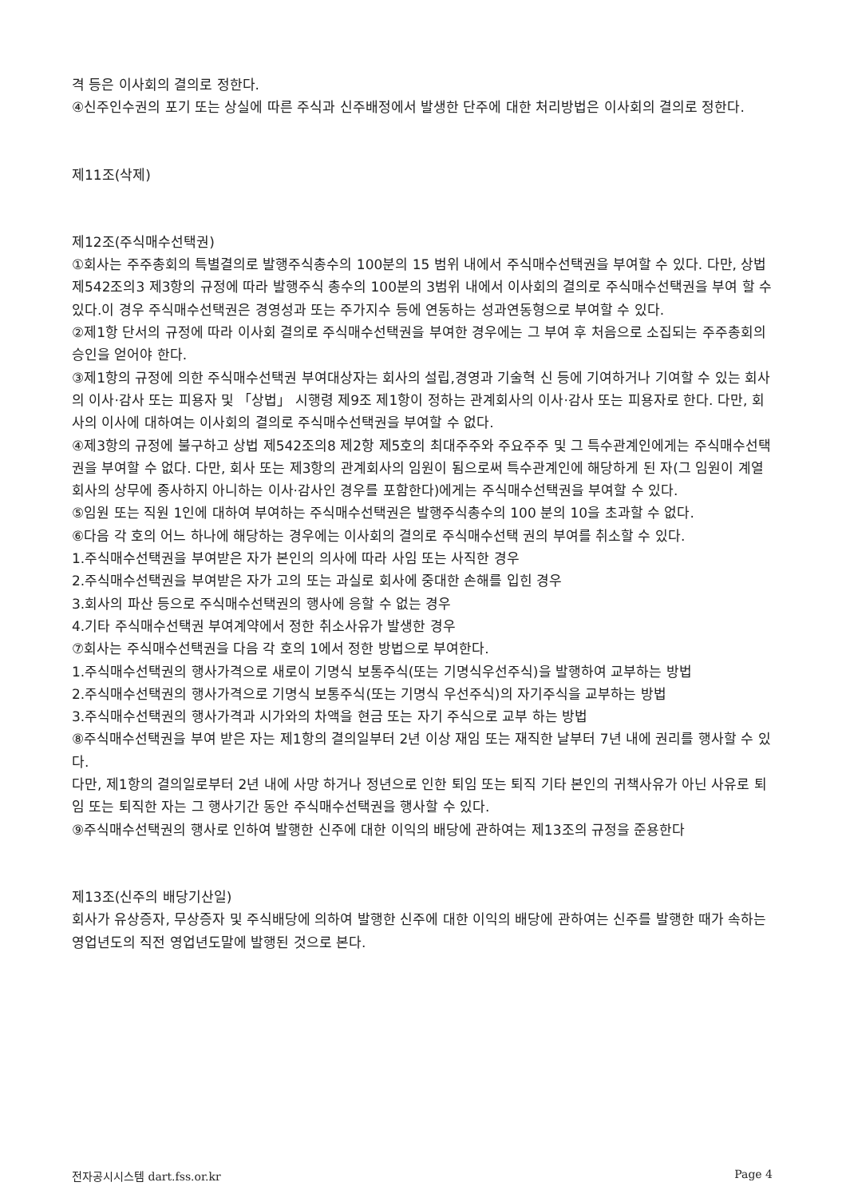격 등은 이사회의 결의로 정한다.
④신주인수권의 포기 또는 상실에 따른 주식과 신주배정에서 발생한 단주에 대한 처리방법은 이사회의 결의로 정한다.
제11조(삭제)
제12조(주식매수선택권)
①회사는 주주총회의 특별결의로 발행주식총수의 100분의 15 범위 내에서 주식매수선택권을 부여할 수 있다. 다만, 상법 제542조의3 제3항의 규정에 따라 발행주식 총수의 100분의 3범위 내에서 이사회의 결의로 주식매수선택권을 부여 할 수 있다.이 경우 주식매수선택권은 경영성과 또는 주가지수 등에 연동하는 성과연동형으로 부여할 수 있다.
②제1항 단서의 규정에 따라 이사회 결의로 주식매수선택권을 부여한 경우에는 그 부여 후 처음으로 소집되는 주주총회의 승인을 얻어야 한다.
③제1항의 규정에 의한 주식매수선택권 부여대상자는 회사의 설립,경영과 기술혁 신 등에 기여하거나 기여할 수 있는 회사의 이사·감사 또는 피용자 및 「상법」 시행령 제9조 제1항이 정하는 관계회사의 이사·감사 또는 피용자로 한다. 다만, 회사의 이사에 대하여는 이사회의 결의로 주식매수선택권을 부여할 수 없다.
④제3항의 규정에 불구하고 상법 제542조의8 제2항 제5호의 최대주주와 주요주주 및 그 특수관계인에게는 주식매수선택권을 부여할 수 없다. 다만, 회사 또는 제3항의 관계회사의 임원이 됨으로써 특수관계인에 해당하게 된 자(그 임원이 계열회사의 상무에 종사하지 아니하는 이사·감사인 경우를 포함한다)에게는 주식매수선택권을 부여할 수 있다.
⑤임원 또는 직원 1인에 대하여 부여하는 주식매수선택권은 발행주식총수의 100 분의 10을 초과할 수 없다.
⑥다음 각 호의 어느 하나에 해당하는 경우에는 이사회의 결의로 주식매수선택 권의 부여를 취소할 수 있다.
1.주식매수선택권을 부여받은 자가 본인의 의사에 따라 사임 또는 사직한 경우
2.주식매수선택권을 부여받은 자가 고의 또는 과실로 회사에 중대한 손해를 입힌 경우
3.회사의 파산 등으로 주식매수선택권의 행사에 응할 수 없는 경우
4.기타 주식매수선택권 부여계약에서 정한 취소사유가 발생한 경우
⑦회사는 주식매수선택권을 다음 각 호의 1에서 정한 방법으로 부여한다.
1.주식매수선택권의 행사가격으로 새로이 기명식 보통주식(또는 기명식우선주식)을 발행하여 교부하는 방법
2.주식매수선택권의 행사가격으로 기명식 보통주식(또는 기명식 우선주식)의 자기주식을 교부하는 방법
3.주식매수선택권의 행사가격과 시가와의 차액을 현금 또는 자기 주식으로 교부 하는 방법
⑧주식매수선택권을 부여 받은 자는 제1항의 결의일부터 2년 이상 재임 또는 재직한 날부터 7년 내에 권리를 행사할 수 있다.
다만, 제1항의 결의일로부터 2년 내에 사망 하거나 정년으로 인한 퇴임 또는 퇴직 기타 본인의 귀책사유가 아닌 사유로 퇴임 또는 퇴직한 자는 그 행사기간 동안 주식매수선택권을 행사할 수 있다.
⑨주식매수선택권의 행사로 인하여 발행한 신주에 대한 이익의 배당에 관하여는 제13조의 규정을 준용한다
제13조(신주의 배당기산일)
회사가 유상증자, 무상증자 및 주식배당에 의하여 발행한 신주에 대한 이익의 배당에 관하여는 신주를 발행한 때가 속하는 영업년도의 직전 영업년도말에 발행된 것으로 본다.
전자공시시스템 dart.fss.or.kr Page 4